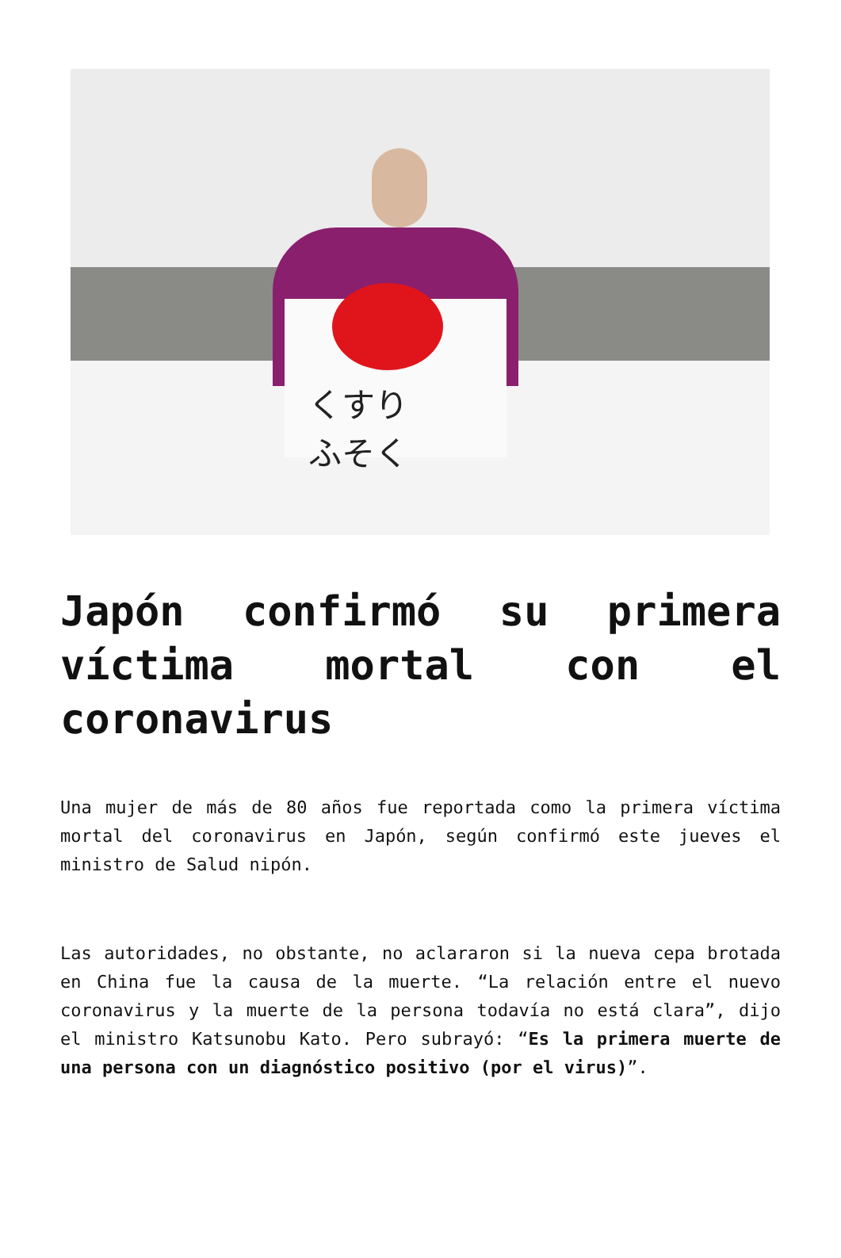くすり
ふそく
Japón confirmó su primera víctima mortal con el coronavirus
Una mujer de más de 80 años fue reportada como la primera víctima mortal del coronavirus en Japón, según confirmó este jueves el ministro de Salud nipón.
Las autoridades, no obstante, no aclararon si la nueva cepa brotada en China fue la causa de la muerte. “La relación entre el nuevo coronavirus y la muerte de la persona todavía no está clara”, dijo el ministro Katsunobu Kato. Pero subrayó: “Es la primera muerte de una persona con un diagnóstico positivo (por el virus)”.